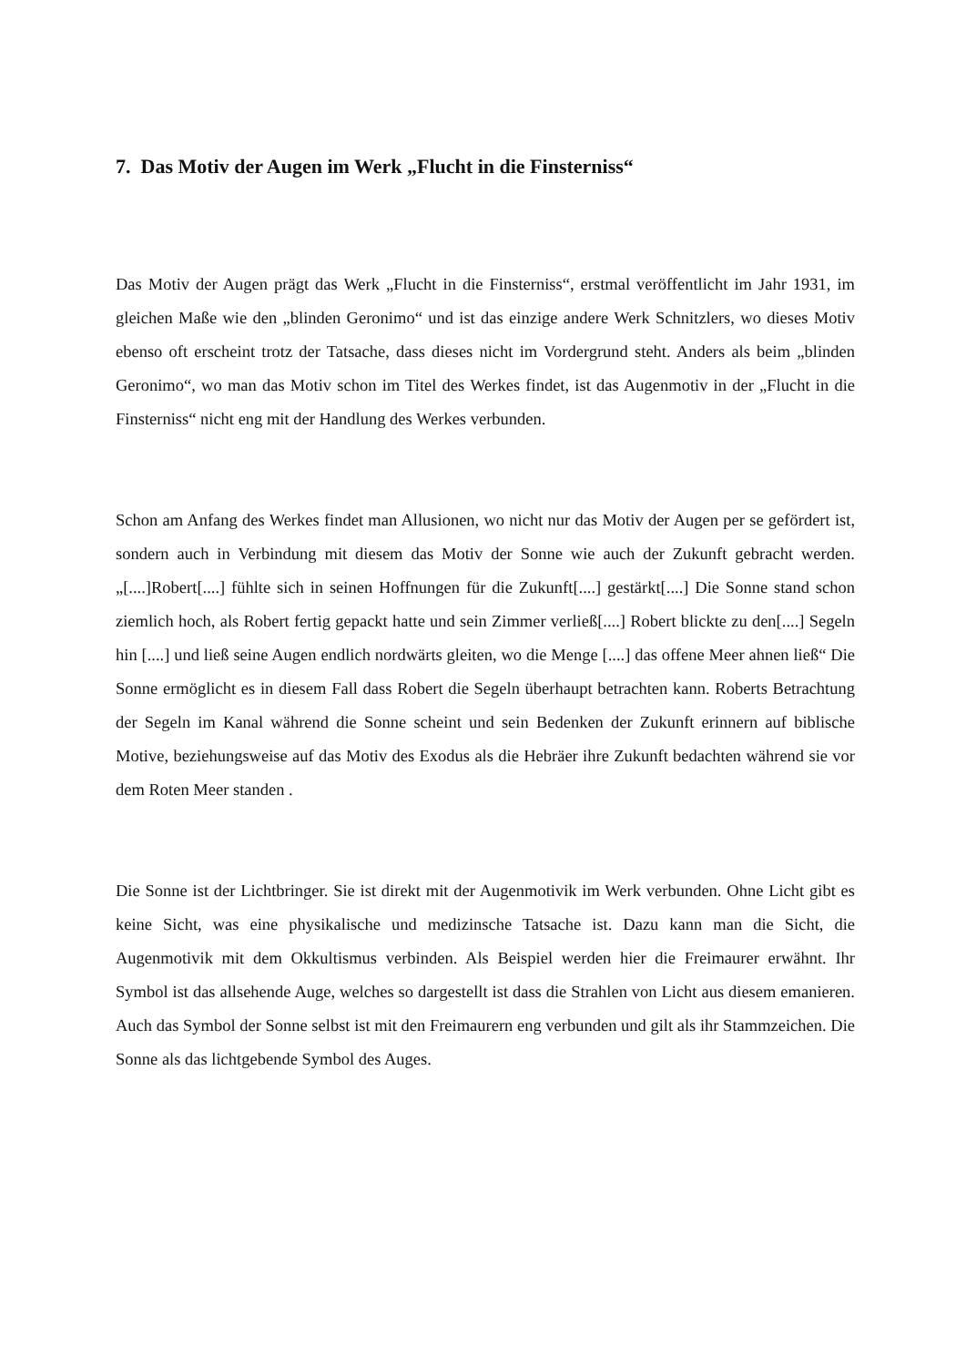7. Das Motiv der Augen im Werk „Flucht in die Finsterniss“
Das Motiv der Augen prägt das Werk „Flucht in die Finsterniss“, erstmal veröffentlicht im Jahr 1931, im gleichen Maße wie den „blinden Geronimo“ und ist das einzige andere Werk Schnitzlers, wo dieses Motiv ebenso oft erscheint trotz der Tatsache, dass dieses nicht im Vordergrund steht. Anders als beim „blinden Geronimo“, wo man das Motiv schon im Titel des Werkes findet, ist das Augenmotiv in der „Flucht in die Finsterniss“ nicht eng mit der Handlung des Werkes verbunden.
Schon am Anfang des Werkes findet man Allusionen, wo nicht nur das Motiv der Augen per se gefördert ist, sondern auch in Verbindung mit diesem das Motiv der Sonne wie auch der Zukunft gebracht werden. „[....]Robert[....] fühlte sich in seinen Hoffnungen für die Zukunft[....] gestärkt[....] Die Sonne stand schon ziemlich hoch, als Robert fertig gepackt hatte und sein Zimmer verließ[....] Robert blickte zu den[....] Segeln hin [....] und ließ seine Augen endlich nordwärts gleiten, wo die Menge [....] das offene Meer ahnen ließ“ Die Sonne ermöglicht es in diesem Fall dass Robert die Segeln überhaupt betrachten kann. Roberts Betrachtung der Segeln im Kanal während die Sonne scheint und sein Bedenken der Zukunft erinnern auf biblische Motive, beziehungsweise auf das Motiv des Exodus als die Hebräer ihre Zukunft bedachten während sie vor dem Roten Meer standen .
Die Sonne ist der Lichtbringer. Sie ist direkt mit der Augenmotivik im Werk verbunden. Ohne Licht gibt es keine Sicht, was eine physikalische und medizinsche Tatsache ist. Dazu kann man die Sicht, die Augenmotivik mit dem Okkultismus verbinden. Als Beispiel werden hier die Freimaurer erwähnt. Ihr Symbol ist das allsehende Auge, welches so dargestellt ist dass die Strahlen von Licht aus diesem emanieren. Auch das Symbol der Sonne selbst ist mit den Freimaurern eng verbunden und gilt als ihr Stammzeichen. Die Sonne als das lichtgebende Symbol des Auges.